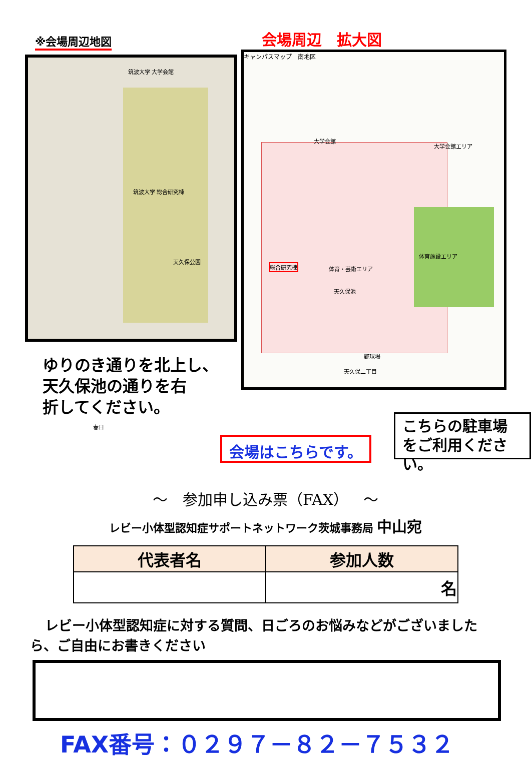※会場周辺地図 会場周辺　拡大図
筑波大学 大学会館
筑波大学 総合研究棟
天久保公園
春日
キャンパスマップ　南地区
大学会館エリア
総合研究棟 体育・芸術エリア
体育施設エリア
天久保池
野球場
大学会館
天久保二丁目
ゆりのき通りを北上し、
天久保池の通りを右
折してください。
会場はこちらです。
こちらの駐車場
をご利用ください。
～　参加申し込み票（FAX）　～
レビー小体型認知症サポートネットワーク茨城事務局 中山宛
| 代表者名 | 参加人数 |
| --- | --- |
| | 名 |
レビー小体型認知症に対する質問、日ごろのお悩みなどがございましたら、ご自由にお書きください
FAX番号：０２９７－８２－７５３２